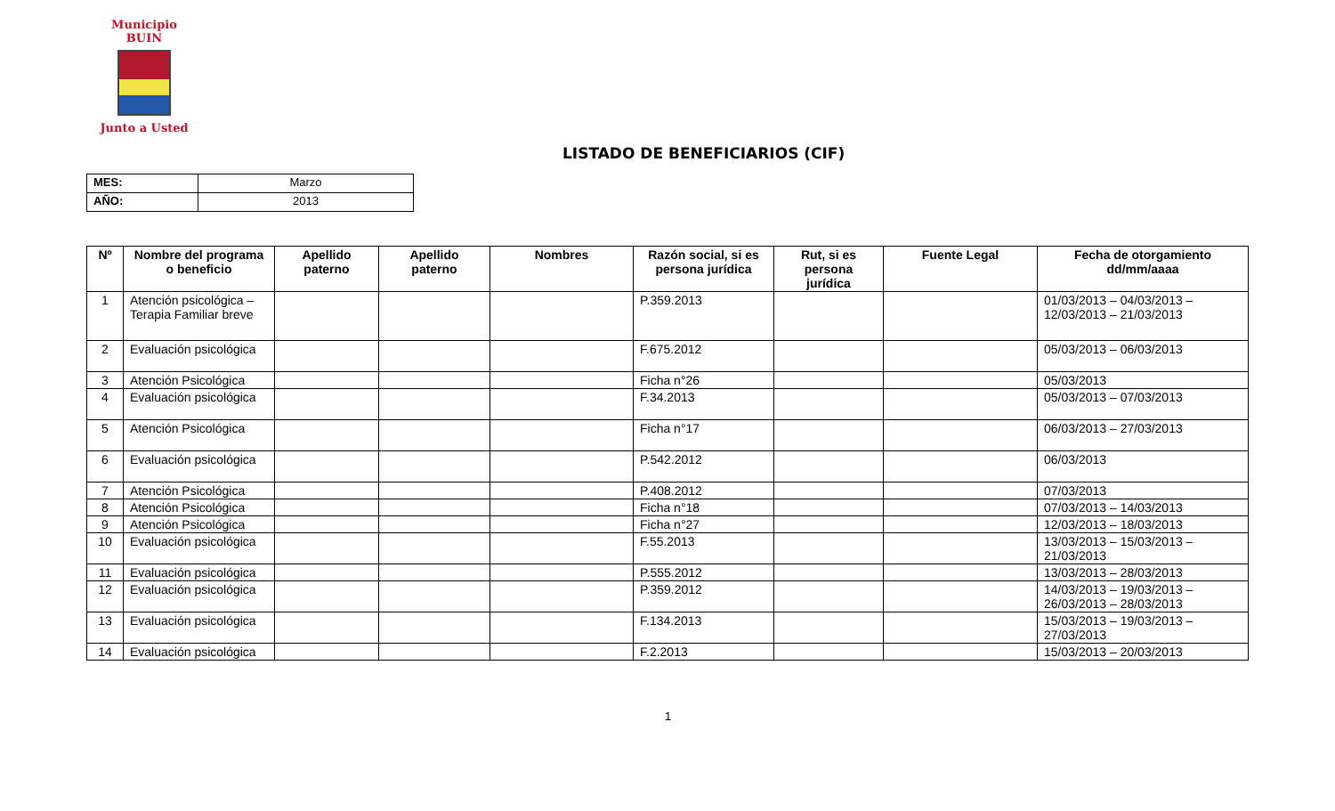Municipio BUIN
Junto a Usted
LISTADO DE BENEFICIARIOS (CIF)
| MES: | Marzo |
| AÑO: | 2013 |
| Nº | Nombre del programa o beneficio | Apellido paterno | Apellido paterno | Nombres | Razón social, si es persona jurídica | Rut, si es persona jurídica | Fuente Legal | Fecha de otorgamiento dd/mm/aaaa |
| --- | --- | --- | --- | --- | --- | --- | --- | --- |
| 1 | Atención psicológica – Terapia Familiar breve | | | | P.359.2013 | | | 01/03/2013 – 04/03/2013 – 12/03/2013 – 21/03/2013 |
| 2 | Evaluación psicológica | | | | F.675.2012 | | | 05/03/2013 – 06/03/2013 |
| 3 | Atención Psicológica | | | | Ficha n°26 | | | 05/03/2013 |
| 4 | Evaluación psicológica | | | | F.34.2013 | | | 05/03/2013 – 07/03/2013 |
| 5 | Atención Psicológica | | | | Ficha n°17 | | | 06/03/2013 – 27/03/2013 |
| 6 | Evaluación psicológica | | | | P.542.2012 | | | 06/03/2013 |
| 7 | Atención Psicológica | | | | P.408.2012 | | | 07/03/2013 |
| 8 | Atención Psicológica | | | | Ficha n°18 | | | 07/03/2013 – 14/03/2013 |
| 9 | Atención Psicológica | | | | Ficha n°27 | | | 12/03/2013 – 18/03/2013 |
| 10 | Evaluación psicológica | | | | F.55.2013 | | | 13/03/2013 – 15/03/2013 – 21/03/2013 |
| 11 | Evaluación psicológica | | | | P.555.2012 | | | 13/03/2013 – 28/03/2013 |
| 12 | Evaluación psicológica | | | | P.359.2012 | | | 14/03/2013 – 19/03/2013 – 26/03/2013 – 28/03/2013 |
| 13 | Evaluación psicológica | | | | F.134.2013 | | | 15/03/2013 – 19/03/2013 – 27/03/2013 |
| 14 | Evaluación psicológica | | | | F.2.2013 | | | 15/03/2013 – 20/03/2013 |
1